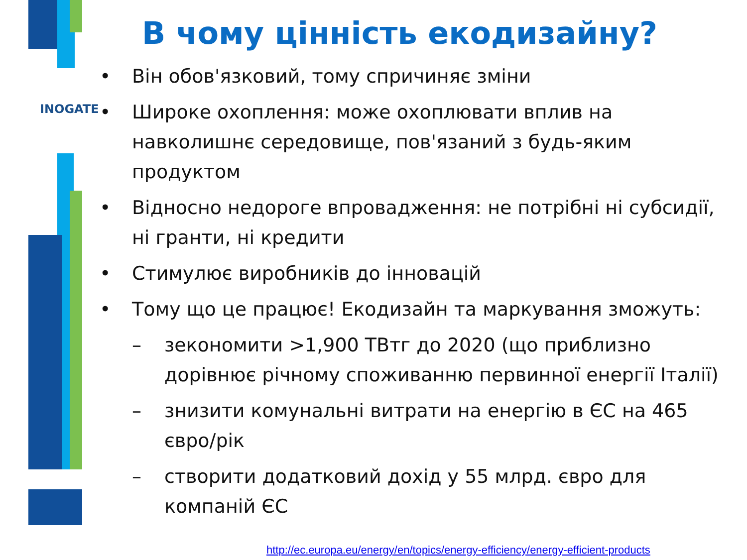INOGATE
www.inogate.org
В чому цінність екодизайну?
• Він обов'язковий, тому спричиняє зміни
• Широке охоплення: може охоплювати вплив на навколишнє середовище, пов'язаний з будь-яким продуктом
• Відносно недороге впровадження: не потрібні ні субсидії, ні гранти, ні кредити
• Стимулює виробників до інновацій
• Тому що це працює! Екодизайн та маркування зможуть:
– зекономити >1,900 ТВтг до 2020 (що приблизно дорівнює річному споживанню первинної енергії Італії)
– знизити комунальні витрати на енергію в ЄС на 465 євро/рік
– створити додатковий дохід у 55 млрд. євро для компаній ЄС
http://ec.europa.eu/energy/en/topics/energy-efficiency/energy-efficient-products